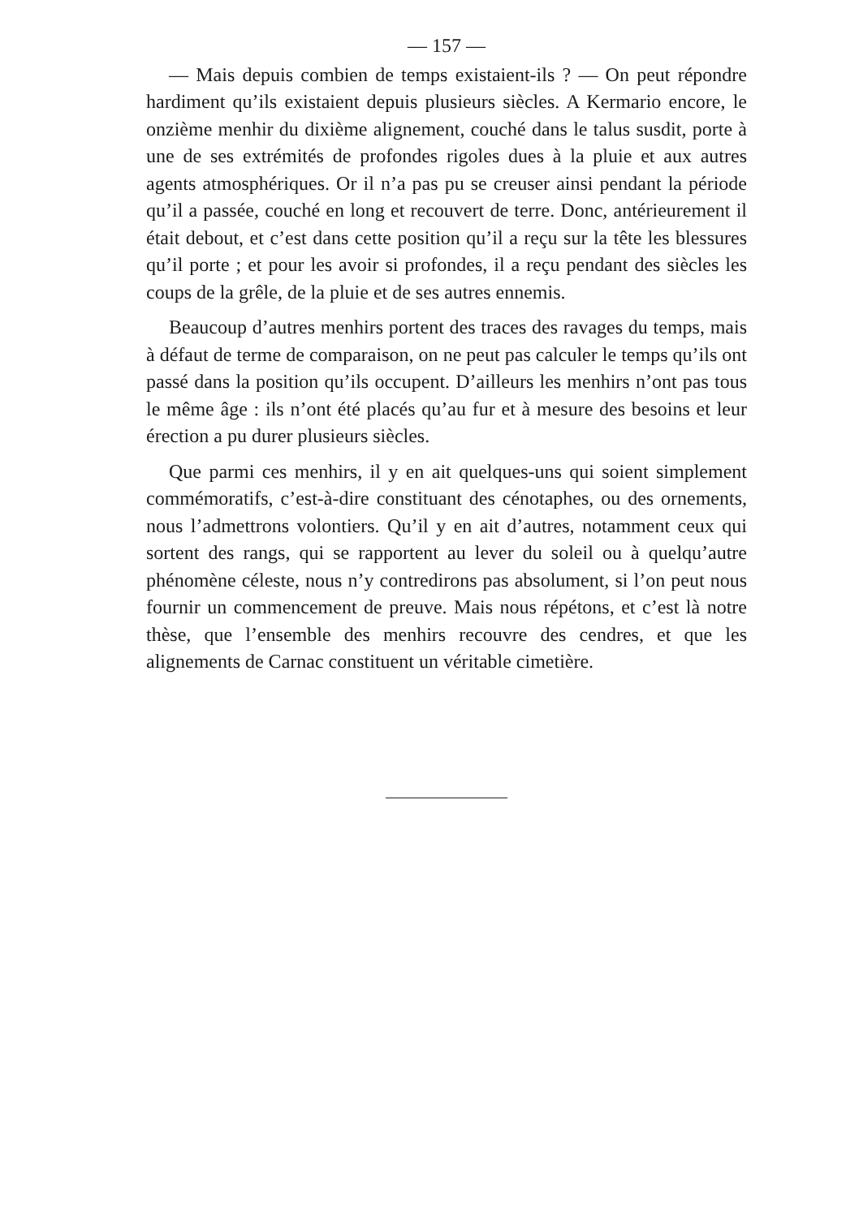— 157 —
— Mais depuis combien de temps existaient-ils ? — On peut répondre hardiment qu’ils existaient depuis plusieurs siècles. A Kermario encore, le onzième menhir du dixième alignement, couché dans le talus susdit, porte à une de ses extrémités de profondes rigoles dues à la pluie et aux autres agents atmosphériques. Or il n’a pas pu se creuser ainsi pendant la période qu’il a passée, couché en long et recouvert de terre. Donc, antérieurement il était debout, et c’est dans cette position qu’il a reçu sur la tête les blessures qu’il porte ; et pour les avoir si profondes, il a reçu pendant des siècles les coups de la grêle, de la pluie et de ses autres ennemis.
Beaucoup d’autres menhirs portent des traces des ravages du temps, mais à défaut de terme de comparaison, on ne peut pas calculer le temps qu’ils ont passé dans la position qu’ils occupent. D’ailleurs les menhirs n’ont pas tous le même âge : ils n’ont été placés qu’au fur et à mesure des besoins et leur érection a pu durer plusieurs siècles.
Que parmi ces menhirs, il y en ait quelques-uns qui soient simplement commémoratifs, c’est-à-dire constituant des cénotaphes, ou des ornements, nous l’admettrons volontiers. Qu’il y en ait d’autres, notamment ceux qui sortent des rangs, qui se rapportent au lever du soleil ou à quelqu’autre phénomène céleste, nous n’y contredirons pas absolument, si l’on peut nous fournir un commencement de preuve. Mais nous répétons, et c’est là notre thèse, que l’ensemble des menhirs recouvre des cendres, et que les alignements de Carnac constituent un véritable cimetière.